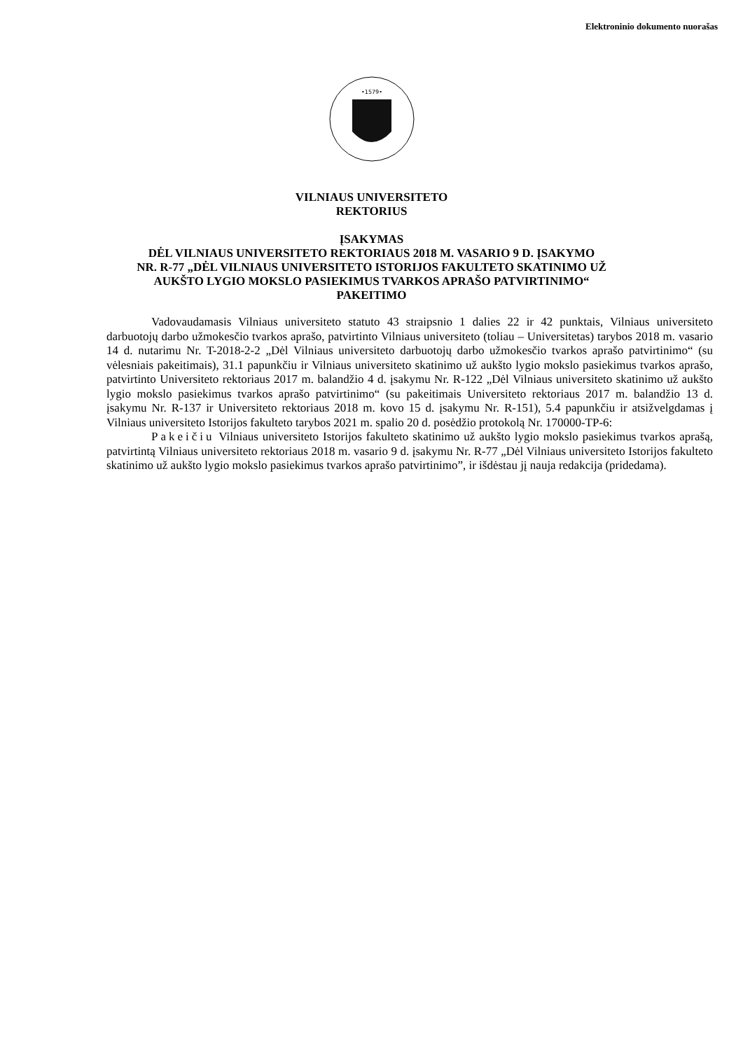Elektroninio dokumento nuorašas
•1579•
VILNIAUS UNIVERSITETO
REKTORIUS
ĮSAKYMAS
DĖL VILNIAUS UNIVERSITETO REKTORIAUS 2018 M. VASARIO 9 D. ĮSAKYMO
NR. R-77 „DĖL VILNIAUS UNIVERSITETO ISTORIJOS FAKULTETO SKATINIMO UŽ
AUKŠTO LYGIO MOKSLO PASIEKIMUS TVARKOS APRAŠO PATVIRTINIMO“
PAKEITIMO
Vadovaudamasis Vilniaus universiteto statuto 43 straipsnio 1 dalies 22 ir 42 punktais, Vilniaus universiteto darbuotojų darbo užmokesčio tvarkos aprašo, patvirtinto Vilniaus universiteto (toliau – Universitetas) tarybos 2018 m. vasario 14 d. nutarimu Nr. T-2018-2-2 „Dėl Vilniaus universiteto darbuotojų darbo užmokesčio tvarkos aprašo patvirtinimo“ (su vėlesniais pakeitimais), 31.1 papunkčiu ir Vilniaus universiteto skatinimo už aukšto lygio mokslo pasiekimus tvarkos aprašo, patvirtinto Universiteto rektoriaus 2017 m. balandžio 4 d. įsakymu Nr. R-122 „Dėl Vilniaus universiteto skatinimo už aukšto lygio mokslo pasiekimus tvarkos aprašo patvirtinimo“ (su pakeitimais Universiteto rektoriaus 2017 m. balandžio 13 d. įsakymu Nr. R-137 ir Universiteto rektoriaus 2018 m. kovo 15 d. įsakymu Nr. R-151), 5.4 papunkčiu ir atsižvelgdamas į Vilniaus universiteto Istorijos fakulteto tarybos 2021 m. spalio 20 d. posėdžio protokolą Nr. 170000-TP-6:
Pakeičiu Vilniaus universiteto Istorijos fakulteto skatinimo už aukšto lygio mokslo pasiekimus tvarkos aprašą, patvirtintą Vilniaus universiteto rektoriaus 2018 m. vasario 9 d. įsakymu Nr. R-77 „Dėl Vilniaus universiteto Istorijos fakulteto skatinimo už aukšto lygio mokslo pasiekimus tvarkos aprašo patvirtinimo”, ir išdėstau jį nauja redakcija (pridedama).